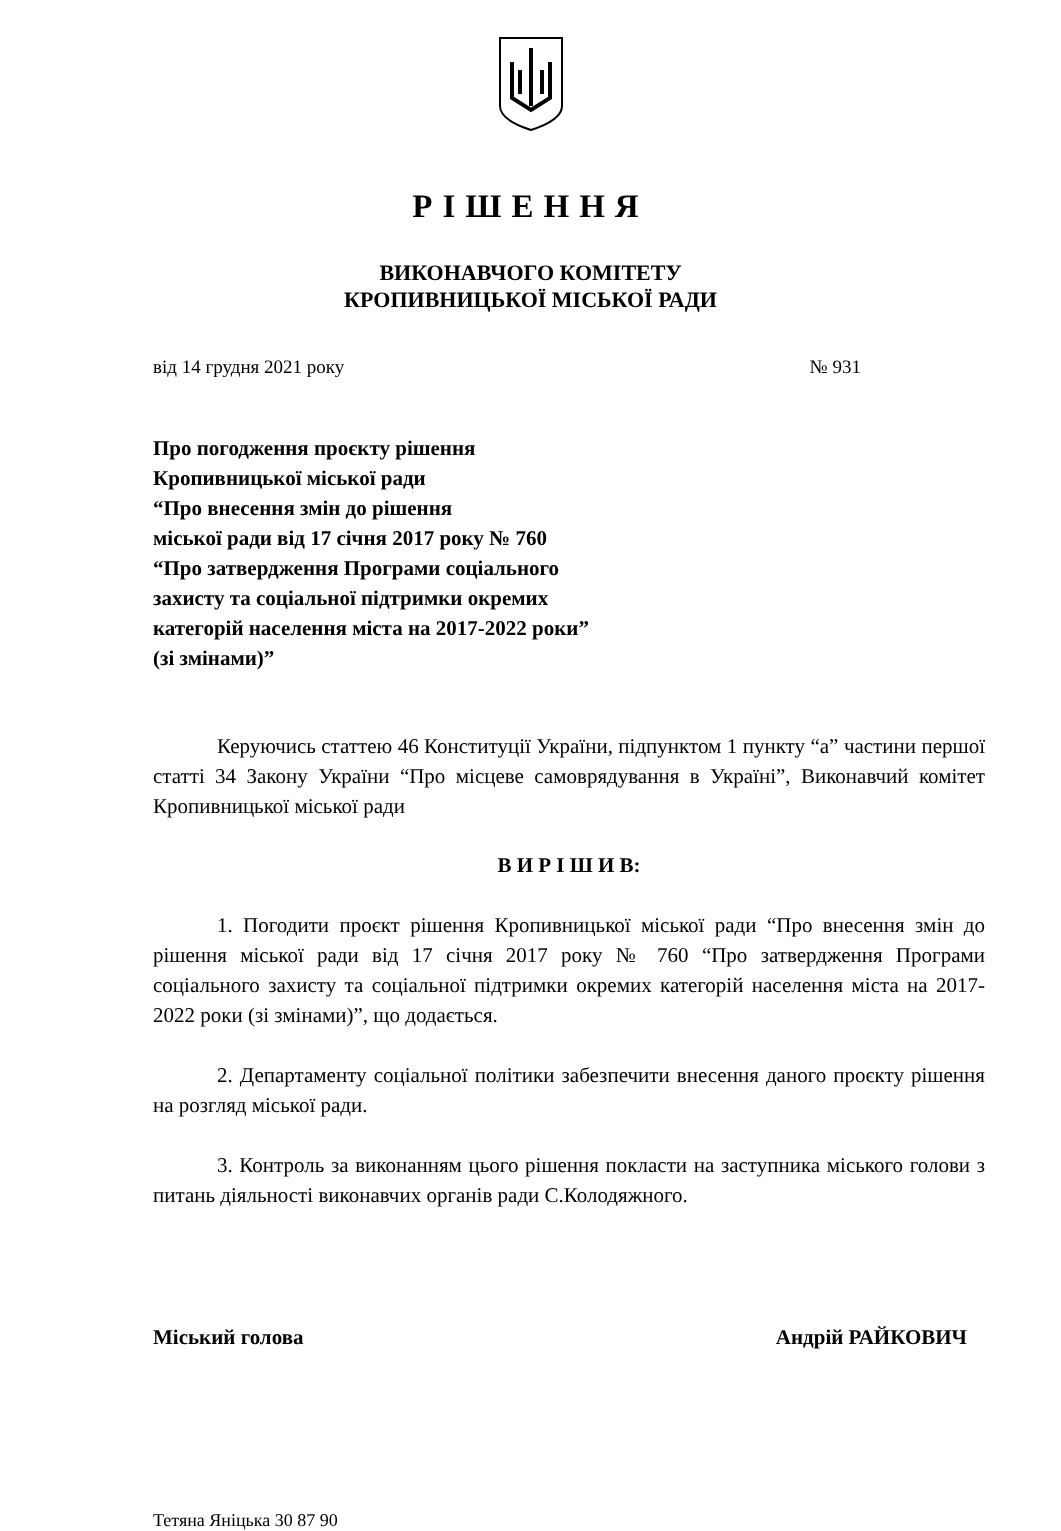РІШЕННЯ
ВИКОНАВЧОГО КОМІТЕТУ
КРОПИВНИЦЬКОЇ МІСЬКОЇ РАДИ
від 14 грудня 2021 року № 931
Про погодження проєкту рішення
Кропивницької міської ради
“Про внесення змін до рішення
міської ради від 17 січня 2017 року № 760
“Про затвердження Програми соціального
захисту та соціальної підтримки окремих
категорій населення міста на 2017-2022 роки”
(зі змінами)”
Керуючись статтею 46 Конституції України, підпунктом 1 пункту “а” частини першої статті 34 Закону України “Про місцеве самоврядування в Україні”, Виконавчий комітет Кропивницької міської ради
В И Р І Ш И В:
1. Погодити проєкт рішення Кропивницької міської ради “Про внесення змін до рішення міської ради від 17 січня 2017 року № 760 “Про затвердження Програми соціального захисту та соціальної підтримки окремих категорій населення міста на 2017-2022 роки (зі змінами)”, що додається.
2. Департаменту соціальної політики забезпечити внесення даного проєкту рішення на розгляд міської ради.
3. Контроль за виконанням цього рішення покласти на заступника міського голови з питань діяльності виконавчих органів ради С.Колодяжного.
Міський голова Андрій РАЙКОВИЧ
Тетяна Яніцька 30 87 90